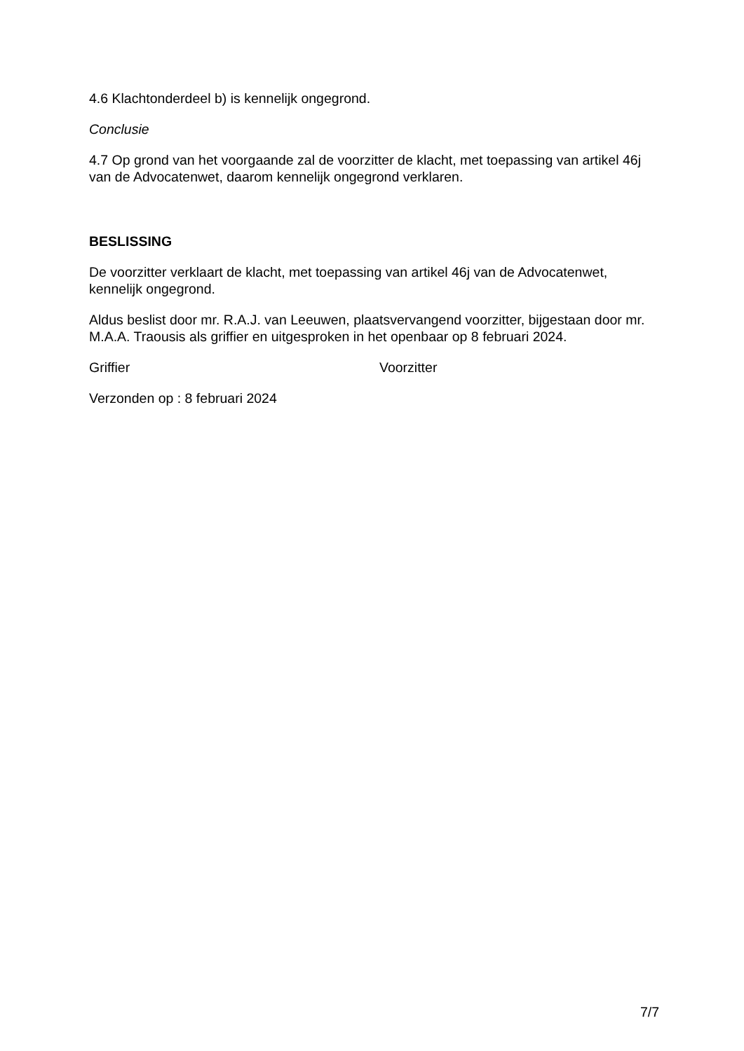4.6 Klachtonderdeel b) is kennelijk ongegrond.
Conclusie
4.7 Op grond van het voorgaande zal de voorzitter de klacht, met toepassing van artikel 46j van de Advocatenwet, daarom kennelijk ongegrond verklaren.
BESLISSING
De voorzitter verklaart de klacht, met toepassing van artikel 46j van de Advocatenwet, kennelijk ongegrond.
Aldus beslist door mr. R.A.J. van Leeuwen, plaatsvervangend voorzitter, bijgestaan door mr. M.A.A. Traousis als griffier en uitgesproken in het openbaar op 8 februari 2024.
Griffier Voorzitter
Verzonden op : 8 februari 2024
7/7